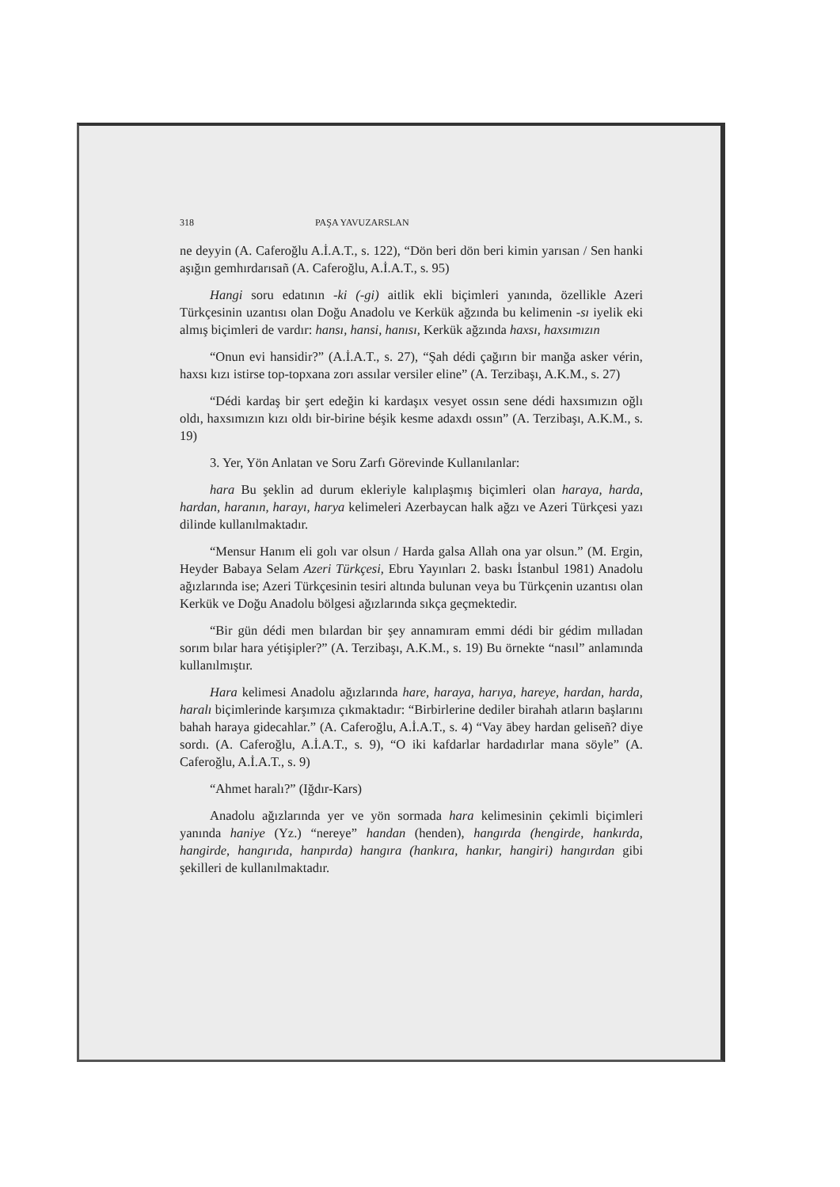318 PAŞA YAVUZARSLAN
ne deyyin (A. Caferoğlu A.İ.A.T., s. 122), “Dön beri dön beri kimin yarısan / Sen hanki aşığın gemhırdarısañ (A. Caferoğlu, A.İ.A.T., s. 95)
Hangi soru edatının -ki (-gi) aitlik ekli biçimleri yanında, özellikle Azeri Türkçesinin uzantısı olan Doğu Anadolu ve Kerkük ağzında bu kelimenin -sı iyelik eki almış biçimleri de vardır: hansı, hansi, hanısı, Kerkük ağzında haxsı, haxsımızın
“Onun evi hansidir?” (A.İ.A.T., s. 27), “Şah dédi çağırın bir manğa asker vérin, haxsı kızı istirse top-topxana zorı assılar versiler eline” (A. Terzibaşı, A.K.M., s. 27)
“Dédi kardaş bir şert edeğin ki kardaşıx vesyet ossın sene dédi haxsımızın oğlı oldı, haxsımızın kızı oldı bir-birine béşik kesme adaxdı ossın” (A. Terzibaşı, A.K.M., s. 19)
3. Yer, Yön Anlatan ve Soru Zarfı Görevinde Kullanılanlar:
hara Bu şeklin ad durum ekleriyle kalıplaşmış biçimleri olan haraya, harda, hardan, haranın, harayı, harya kelimeleri Azerbaycan halk ağzı ve Azeri Türkçesi yazı dilinde kullanılmaktadır.
“Mensur Hanım eli golı var olsun / Harda galsa Allah ona yar olsun.” (M. Ergin, Heyder Babaya Selam Azeri Türkçesi, Ebru Yayınları 2. baskı İstanbul 1981) Anadolu ağızlarında ise; Azeri Türkçesinin tesiri altında bulunan veya bu Türkçenin uzantısı olan Kerkük ve Doğu Anadolu bölgesi ağızlarında sıkça geçmektedir.
“Bir gün dédi men bılardan bir şey annamıram emmi dédi bir gédim mılladan sorım bılar hara yétişipler?” (A. Terzibaşı, A.K.M., s. 19) Bu örnekte “nasıl” anlamında kullanılmıştır.
Hara kelimesi Anadolu ağızlarında hare, haraya, harıya, hareye, hardan, harda, haralı biçimlerinde karşımıza çıkmaktadır: “Birbirlerine dediler birahah atların başlarını bahah haraya gidecahlar.” (A. Caferoğlu, A.İ.A.T., s. 4) “Vay ābey hardan geliseñ? diye sordı. (A. Caferoğlu, A.İ.A.T., s. 9), “O iki kafdarlar hardadırlar mana söyle” (A. Caferoğlu, A.İ.A.T., s. 9)
“Ahmet haralı?” (Iğdır-Kars)
Anadolu ağızlarında yer ve yön sormada hara kelimesinin çekimli biçimleri yanında haniye (Yz.) “nereye” handan (henden), hangırda (hengirde, hankırda, hangirde, hangırıda, hanpırda) hangıra (hankıra, hankır, hangiri) hangırdan gibi şekilleri de kullanılmaktadır.